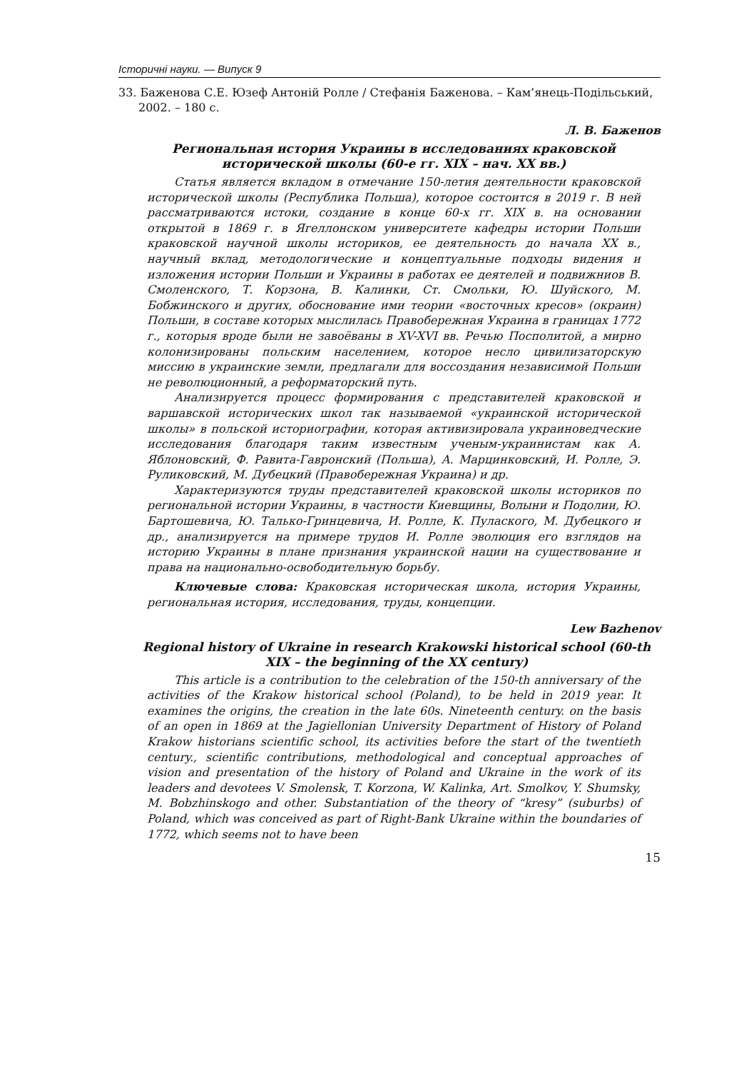Історичні науки. — Випуск 9
33. Баженова С.Е. Юзеф Антоній Ролле / Стефанія Баженова. – Кам’янець-Подільський, 2002. – 180 с.
Л. В. Баженов
Региональная история Украины в исследованиях краковской исторической школы (60-е гг. XIX – нач. XX вв.)
Статья является вкладом в отмечание 150-летия деятельности краковской исторической школы (Республика Польша), которое состоится в 2019 г. В ней рассматриваются истоки, создание в конце 60-х гг. XIX в. на основании открытой в 1869 г. в Ягеллонском университете кафедры истории Польши краковской научной школы историков, ее деятельность до начала XX в., научный вклад, методологические и концептуальные подходы видения и изложения истории Польши и Украины в работах ее деятелей и подвижниов В. Смоленского, Т. Корзона, В. Калинки, Ст. Смольки, Ю. Шуйского, М. Бобжинского и других, обоснование ими теории «восточных кресов» (окраин) Польши, в составе которых мыслилась Правобережная Украина в границах 1772 г., которыя вроде были не завоёваны в XV-XVI вв. Речью Посполитой, а мирно колонизированы польским населением, которое несло цивилизаторскую миссию в украинские земли, предлагали для воссоздания независимой Польши не революционный, а реформаторский путь.
Анализируется процесс формирования с представителей краковской и варшавской исторических школ так называемой «украинской исторической школы» в польской историографии, которая активизировала украиноведческие исследования благодаря таким известным ученым-украинистам как А. Яблоновский, Ф. Равита-Гавронский (Польша), А. Марцинковский, И. Ролле, Э. Руликовский, М. Дубецкий (Правобережная Украина) и др.
Характеризуются труды представителей краковской школы историков по региональной истории Украины, в частности Киевщины, Волыни и Подолии, Ю. Бартошевича, Ю. Талько-Гринцевича, И. Ролле, К. Пулаского, М. Дубецкого и др., анализируется на примере трудов И. Ролле эволюция его взглядов на историю Украины в плане признания украинской нации на существование и права на национально-освободительную борьбу.
Ключевые слова: Краковская историческая школа, история Украины, региональная история, исследования, труды, концепции.
Lew Bazhenov
Regional history of Ukraine in research Krakowski historical school (60-th XIX – the beginning of the XX century)
This article is a contribution to the celebration of the 150-th anniversary of the activities of the Krakow historical school (Poland), to be held in 2019 year. It examines the origins, the creation in the late 60s. Nineteenth century. on the basis of an open in 1869 at the Jagiellonian University Department of History of Poland Krakow historians scientific school, its activities before the start of the twentieth century., scientific contributions, methodological and conceptual approaches of vision and presentation of the history of Poland and Ukraine in the work of its leaders and devotees V. Smolensk, T. Korzona, W. Kalinka, Art. Smolkov, Y. Shumsky, M. Bobzhinskogo and other. Substantiation of the theory of “kresy” (suburbs) of Poland, which was conceived as part of Right-Bank Ukraine within the boundaries of 1772, which seems not to have been
15